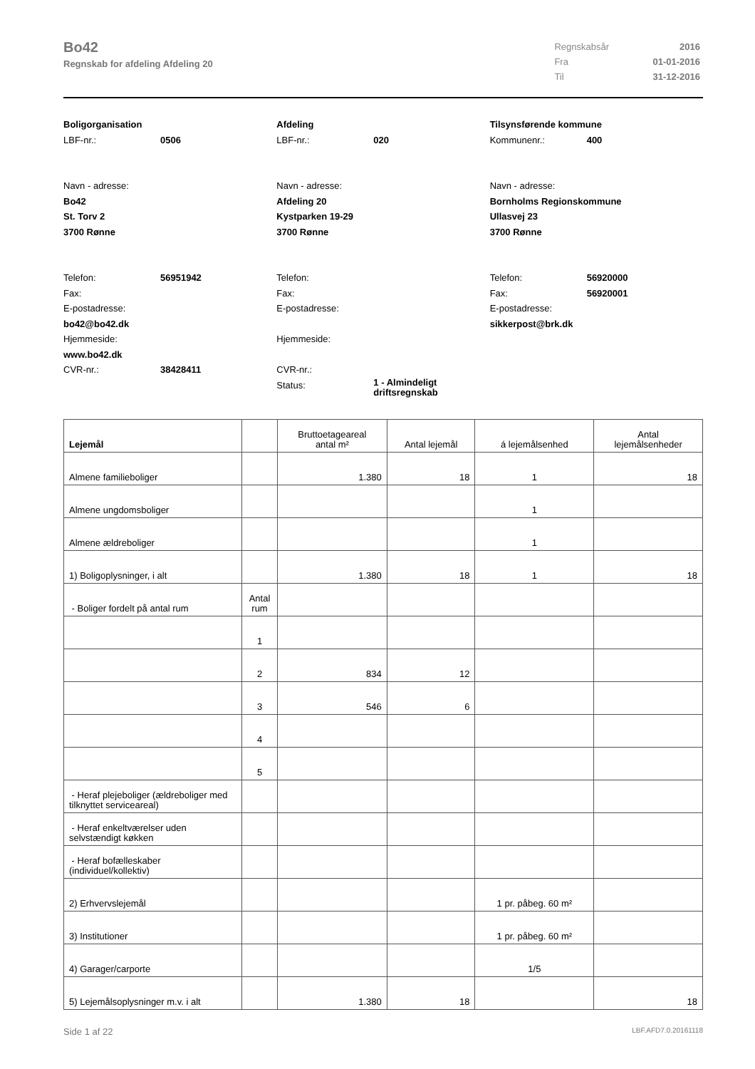Bo42
Regnskab for afdeling Afdeling 20
| Regnskabsår | 2016 |
| Fra | 01-01-2016 |
| Til | 31-12-2016 |
Boligorganisation
LBF-nr.: 0506
Navn - adresse:
Bo42
St. Torv 2
3700 Rønne
Telefon: 56951942
Fax:
E-postadresse:
bo42@bo42.dk
Hjemmeside:
www.bo42.dk
CVR-nr.: 38428411
Afdeling
LBF-nr.: 020
Navn - adresse:
Afdeling 20
Kystparken 19-29
3700 Rønne
Telefon:
Fax:
E-postadresse:
Hjemmeside:
CVR-nr.:
Status: 1 - Almindeligt
driftsregnskab
Tilsynsførende kommune
Kommunenr.: 400
Navn - adresse:
Bornholms Regionskommune
Ullasvej 23
3700 Rønne
Telefon: 56920000
Fax: 56920001
E-postadresse:
sikkerpost@brk.dk
| Lejemål | | Bruttoetageareal antal m² | Antal lejemål | á lejemålsenhed | Antal lejemålsenheder |
| --- | --- | --- | --- | --- | --- |
| Almene familieboliger | | 1.380 | 18 | 1 | 18 |
| Almene ungdomsboliger | | | | 1 | |
| Almene ældreboliger | | | | 1 | |
| 1) Boligoplysninger, i alt | | 1.380 | 18 | 1 | 18 |
| - Boliger fordelt på antal rum | Antal rum | | | | |
| | 1 | | | | |
| | 2 | 834 | 12 | | |
| | 3 | 546 | 6 | | |
| | 4 | | | | |
| | 5 | | | | |
| - Heraf plejeboliger (ældreboliger med tilknyttet serviceareal) | | | | | |
| - Heraf enkeltværelser uden selvstændigt køkken | | | | | |
| - Heraf bofælleskaber (individuel/kollektiv) | | | | | |
| 2) Erhvervslejemål | | | | 1 pr. påbeg. 60 m² | |
| 3) Institutioner | | | | 1 pr. påbeg. 60 m² | |
| 4) Garager/carporte | | | | 1/5 | |
| 5) Lejemålsoplysninger m.v. i alt | | 1.380 | 18 | | 18 |
Side 1 af 22 LBF.AFD7.0.20161118